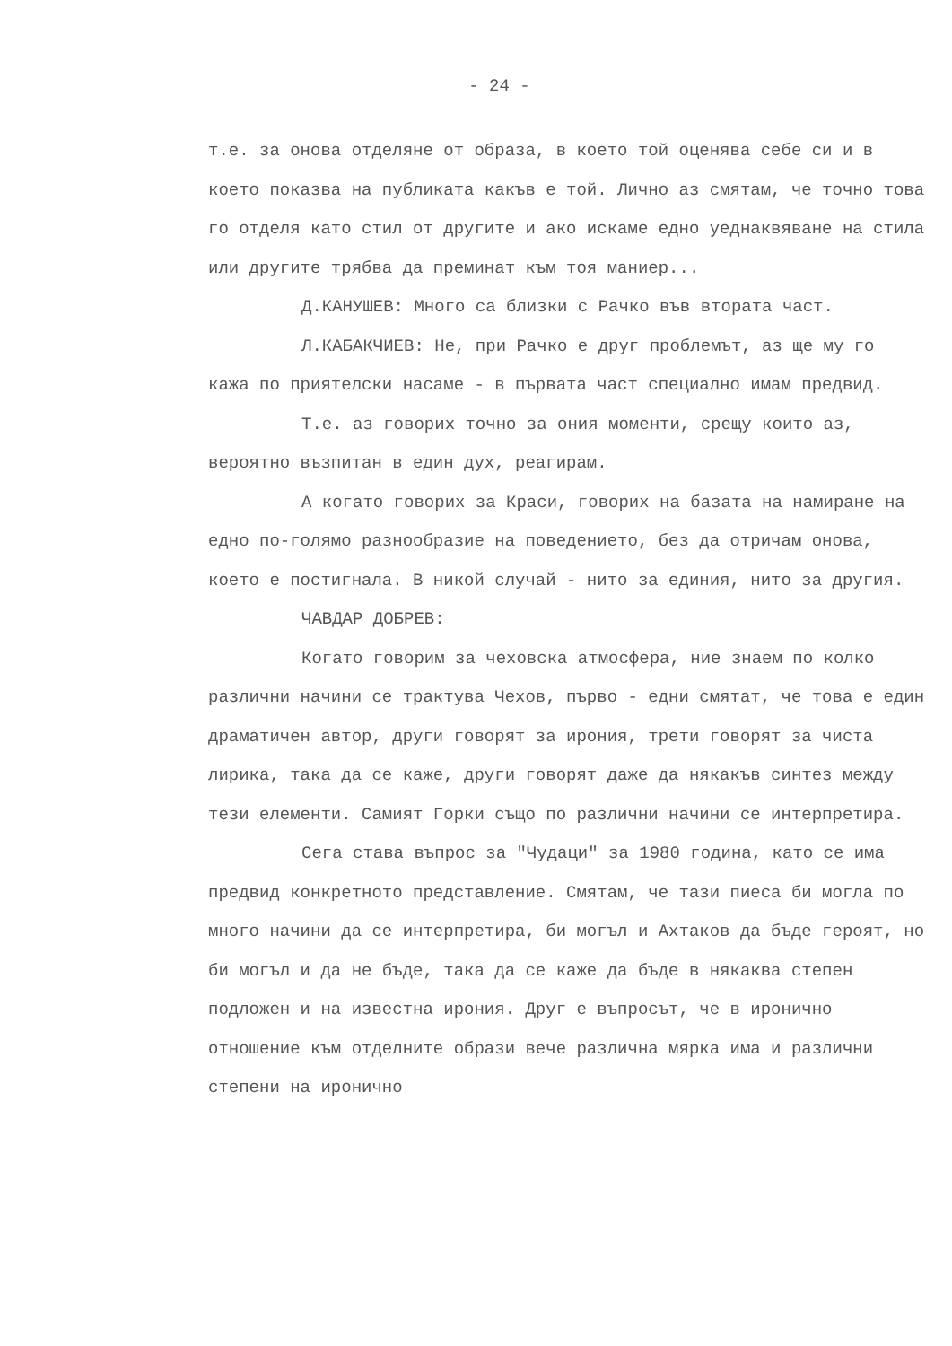- 24 -
т.е. за онова отделяне от образа, в което той оценява себе си и в което показва на публиката какъв е той. Лично аз смятам, че точно това го отделя като стил от другите и ако искаме едно уеднаквяване на стила или другите трябва да преминат към тоя маниер...
Д.КАНУШЕВ: Много са близки с Рачко във втората част.
Л.КАБАКЧИЕВ: Не, при Рачко е друг проблемът, аз ще му го кажа по приятелски насаме - в първата част специално имам предвид.
Т.е. аз говорих точно за ония моменти, срещу които аз, вероятно възпитан в един дух, реагирам.
А когато говорих за Краси, говорих на базата на намиране на едно по-голямо разнообразие на поведението, без да отричам онова, което е постигнала. В никой случай - нито за единия, нито за другия.
ЧАВДАР ДОБРЕВ:
Когато говорим за чеховска атмосфера, ние знаем по колко различни начини се трактува Чехов, първо - едни смятат, че това е един драматичен автор, други говорят за ирония, трети говорят за чиста лирика, така да се каже, други говорят даже да някакъв синтез между тези елементи. Самият Горки също по различни начини се интерпретира.
Сега става въпрос за "Чудаци" за 1980 година, като се има предвид конкретното представление. Смятам, че тази пиеса би могла по много начини да се интерпретира, би могъл и Ахтаков да бъде героят, но би могъл и да не бъде, така да се каже да бъде в някаква степен подложен и на известна ирония. Друг е въпросът, че в иронично отношение към отделните образи вече различна мярка има и различни степени на иронично